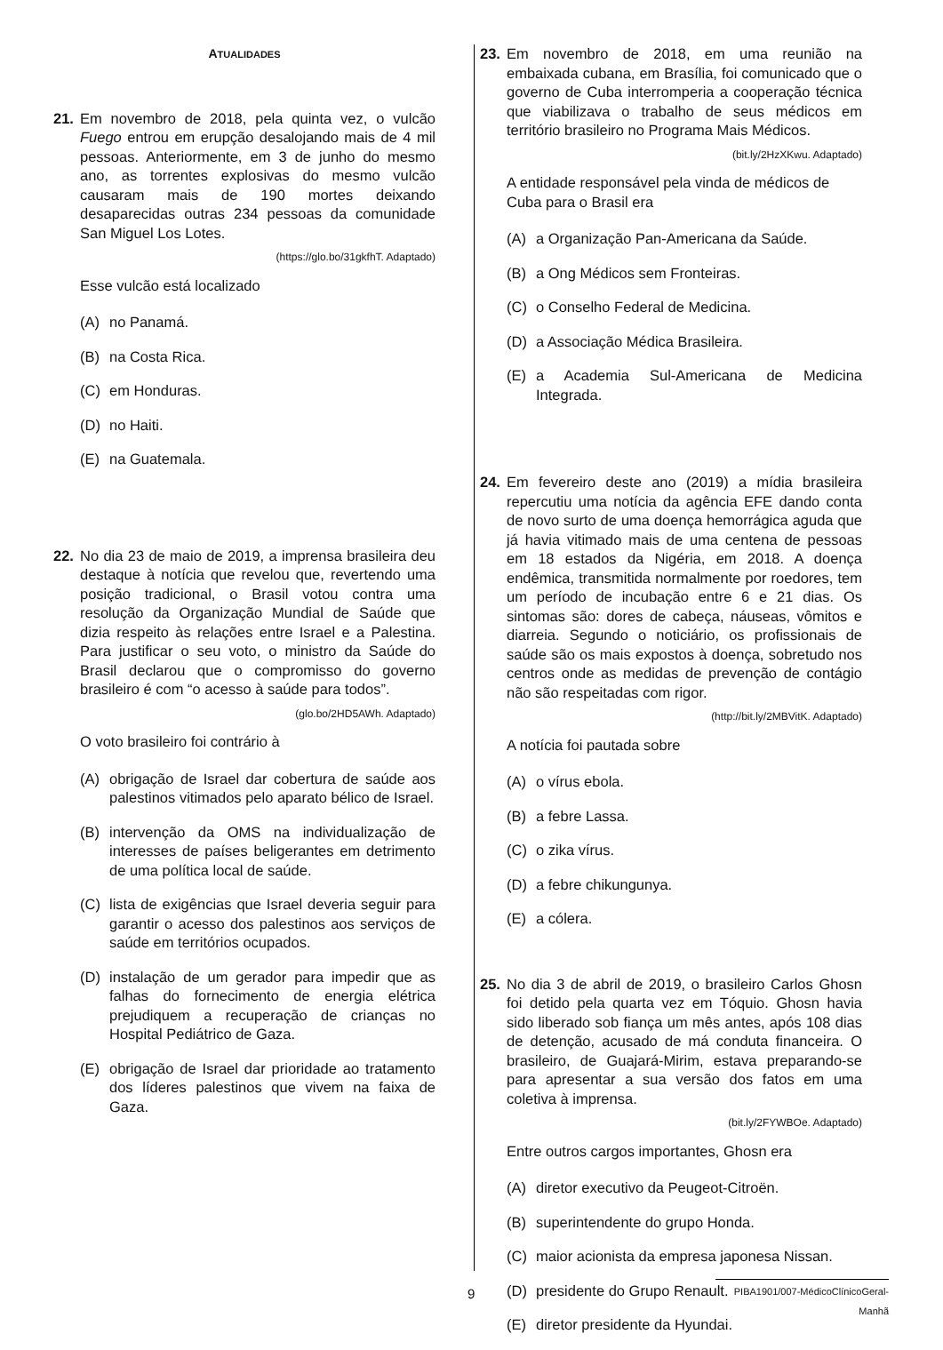ATUALIDADES
21. Em novembro de 2018, pela quinta vez, o vulcão Fuego entrou em erupção desalojando mais de 4 mil pessoas. Anteriormente, em 3 de junho do mesmo ano, as torrentes explosivas do mesmo vulcão causaram mais de 190 mortes deixando desaparecidas outras 234 pessoas da comunidade San Miguel Los Lotes.
(https://glo.bo/31gkfhT. Adaptado)
Esse vulcão está localizado
(A) no Panamá.
(B) na Costa Rica.
(C) em Honduras.
(D) no Haiti.
(E) na Guatemala.
22. No dia 23 de maio de 2019, a imprensa brasileira deu destaque à notícia que revelou que, revertendo uma posição tradicional, o Brasil votou contra uma resolução da Organização Mundial de Saúde que dizia respeito às relações entre Israel e a Palestina. Para justificar o seu voto, o ministro da Saúde do Brasil declarou que o compromisso do governo brasileiro é com “o acesso à saúde para todos”.
(glo.bo/2HD5AWh. Adaptado)
O voto brasileiro foi contrário à
(A) obrigação de Israel dar cobertura de saúde aos palestinos vitimados pelo aparato bélico de Israel.
(B) intervenção da OMS na individualização de interesses de países beligerantes em detrimento de uma política local de saúde.
(C) lista de exigências que Israel deveria seguir para garantir o acesso dos palestinos aos serviços de saúde em territórios ocupados.
(D) instalação de um gerador para impedir que as falhas do fornecimento de energia elétrica prejudiquem a recuperação de crianças no Hospital Pediátrico de Gaza.
(E) obrigação de Israel dar prioridade ao tratamento dos líderes palestinos que vivem na faixa de Gaza.
23. Em novembro de 2018, em uma reunião na embaixada cubana, em Brasília, foi comunicado que o governo de Cuba interromperia a cooperação técnica que viabilizava o trabalho de seus médicos em território brasileiro no Programa Mais Médicos.
(bit.ly/2HzXKwu. Adaptado)
A entidade responsável pela vinda de médicos de Cuba para o Brasil era
(A) a Organização Pan-Americana da Saúde.
(B) a Ong Médicos sem Fronteiras.
(C) o Conselho Federal de Medicina.
(D) a Associação Médica Brasileira.
(E) a Academia Sul-Americana de Medicina Integrada.
24. Em fevereiro deste ano (2019) a mídia brasileira repercutiu uma notícia da agência EFE dando conta de novo surto de uma doença hemorrágica aguda que já havia vitimado mais de uma centena de pessoas em 18 estados da Nigéria, em 2018. A doença endêmica, transmitida normalmente por roedores, tem um período de incubação entre 6 e 21 dias. Os sintomas são: dores de cabeça, náuseas, vômitos e diarreia. Segundo o noticiário, os profissionais de saúde são os mais expostos à doença, sobretudo nos centros onde as medidas de prevenção de contágio não são respeitadas com rigor.
(http://bit.ly/2MBVitK. Adaptado)
A notícia foi pautada sobre
(A) o vírus ebola.
(B) a febre Lassa.
(C) o zika vírus.
(D) a febre chikungunya.
(E) a cólera.
25. No dia 3 de abril de 2019, o brasileiro Carlos Ghosn foi detido pela quarta vez em Tóquio. Ghosn havia sido liberado sob fiança um mês antes, após 108 dias de detenção, acusado de má conduta financeira. O brasileiro, de Guajará-Mirim, estava preparando-se para apresentar a sua versão dos fatos em uma coletiva à imprensa.
(bit.ly/2FYWBOe. Adaptado)
Entre outros cargos importantes, Ghosn era
(A) diretor executivo da Peugeot-Citroën.
(B) superintendente do grupo Honda.
(C) maior acionista da empresa japonesa Nissan.
(D) presidente do Grupo Renault.
(E) diretor presidente da Hyundai.
9 PIBA1901/007-MédicoClínicoGeral-Manhã